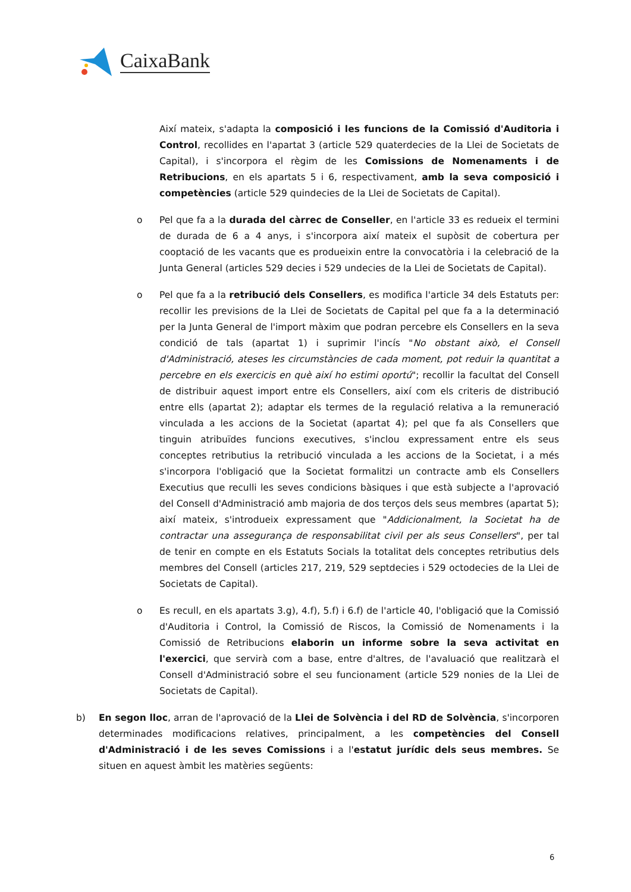CaixaBank
Així mateix, s'adapta la composició i les funcions de la Comissió d'Auditoria i Control, recollides en l'apartat 3 (article 529 quaterdecies de la Llei de Societats de Capital), i s'incorpora el règim de les Comissions de Nomenaments i de Retribucions, en els apartats 5 i 6, respectivament, amb la seva composició i competències (article 529 quindecies de la Llei de Societats de Capital).
o Pel que fa a la durada del càrrec de Conseller, en l'article 33 es redueix el termini de durada de 6 a 4 anys, i s'incorpora així mateix el supòsit de cobertura per cooptació de les vacants que es produeixin entre la convocatòria i la celebració de la Junta General (articles 529 decies i 529 undecies de la Llei de Societats de Capital).
o Pel que fa a la retribució dels Consellers, es modifica l'article 34 dels Estatuts per: recollir les previsions de la Llei de Societats de Capital pel que fa a la determinació per la Junta General de l'import màxim que podran percebre els Consellers en la seva condició de tals (apartat 1) i suprimir l'incís "No obstant això, el Consell d'Administració, ateses les circumstàncies de cada moment, pot reduir la quantitat a percebre en els exercicis en què així ho estimi oportú"; recollir la facultat del Consell de distribuir aquest import entre els Consellers, així com els criteris de distribució entre ells (apartat 2); adaptar els termes de la regulació relativa a la remuneració vinculada a les accions de la Societat (apartat 4); pel que fa als Consellers que tinguin atribuïdes funcions executives, s'inclou expressament entre els seus conceptes retributius la retribució vinculada a les accions de la Societat, i a més s'incorpora l'obligació que la Societat formalitzi un contracte amb els Consellers Executius que reculli les seves condicions bàsiques i que està subjecte a l'aprovació del Consell d'Administració amb majoria de dos terços dels seus membres (apartat 5); així mateix, s'introdueix expressament que "Addicionalment, la Societat ha de contractar una assegurança de responsabilitat civil per als seus Consellers", per tal de tenir en compte en els Estatuts Socials la totalitat dels conceptes retributius dels membres del Consell (articles 217, 219, 529 septdecies i 529 octodecies de la Llei de Societats de Capital).
o Es recull, en els apartats 3.g), 4.f), 5.f) i 6.f) de l'article 40, l'obligació que la Comissió d'Auditoria i Control, la Comissió de Riscos, la Comissió de Nomenaments i la Comissió de Retribucions elaborin un informe sobre la seva activitat en l'exercici, que servirà com a base, entre d'altres, de l'avaluació que realitzarà el Consell d'Administració sobre el seu funcionament (article 529 nonies de la Llei de Societats de Capital).
b) En segon lloc, arran de l'aprovació de la Llei de Solvència i del RD de Solvència, s'incorporen determinades modificacions relatives, principalment, a les competències del Consell d'Administració i de les seves Comissions i a l'estatut jurídic dels seus membres. Se situen en aquest àmbit les matèries següents:
6